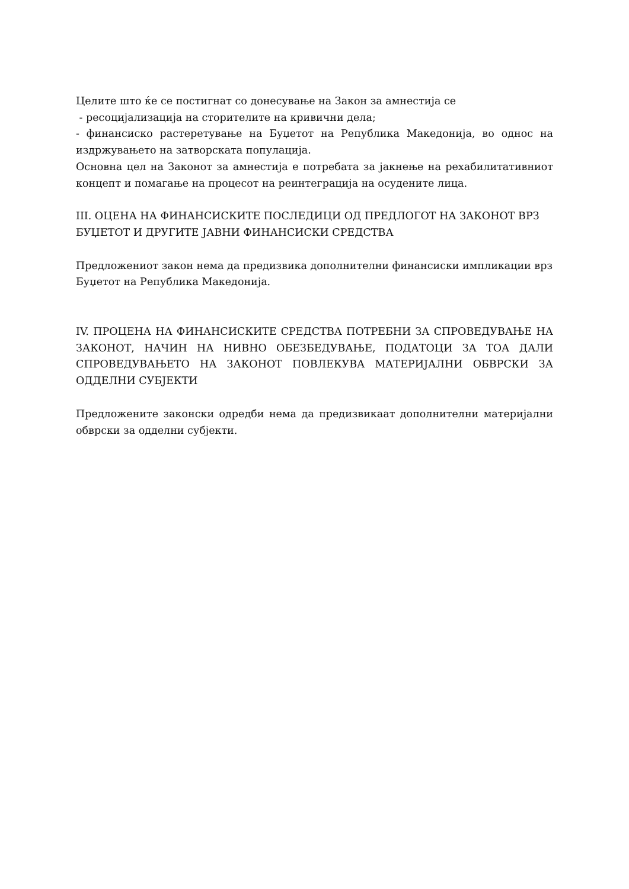Целите што ќе се постигнат со донесување на Закон за амнестија се
- ресоцијализација на сторителите на кривични дела;
- финансиско растеретување на Буџетот на Република Македонија, во однос на издржувањето на затворската популација.
Основна цел на Законот за амнестија е потребата за јакнење на рехабилитативниот концепт и помагање на процесот на реинтеграција на осудените лица.
III. ОЦЕНА НА ФИНАНСИСКИТЕ ПОСЛЕДИЦИ ОД ПРЕДЛОГОТ НА ЗАКОНОТ ВРЗ БУЏЕТОТ И ДРУГИТЕ ЈАВНИ ФИНАНСИСКИ СРЕДСТВА
Предложениот закон нема да предизвика дополнителни финансиски импликации врз Буџетот на Република Македонија.
IV. ПРОЦЕНА НА ФИНАНСИСКИТЕ СРЕДСТВА ПОТРЕБНИ ЗА СПРОВЕДУВАЊЕ НА ЗАКОНОТ, НАЧИН НА НИВНО ОБЕЗБЕДУВАЊЕ, ПОДАТОЦИ ЗА ТОА ДАЛИ СПРОВЕДУВАЊЕТО НА ЗАКОНОТ ПОВЛЕКУВА МАТЕРИЈАЛНИ ОБВРСКИ ЗА ОДДЕЛНИ СУБЈЕКТИ
Предложените законски одредби нема да предизвикаат дополнителни материјални обврски за одделни субјекти.